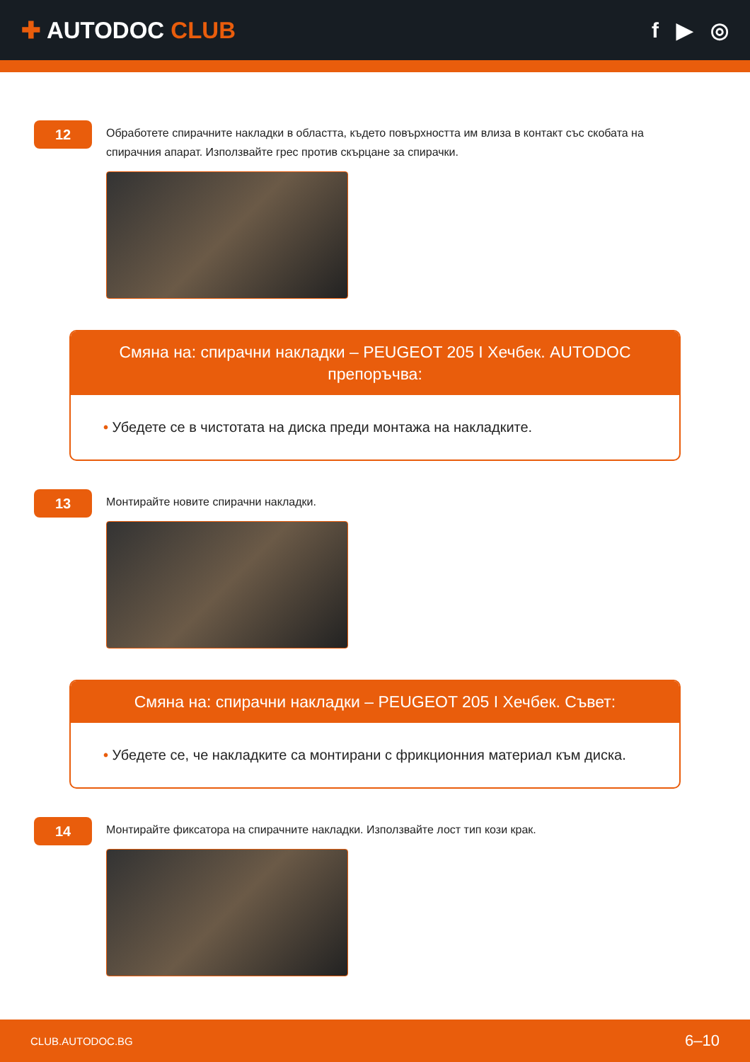✚ AUTODOC CLUB f ▶ ◎
12
Обработете спирачните накладки в областта, където повърхността им влиза в контакт със скобата на спирачния апарат. Използвайте грес против скърцане за спирачки.
Смяна на: спирачни накладки – PEUGEOT 205 I Хечбек. AUTODOC препоръчва:
• Убедете се в чистотата на диска преди монтажа на накладките.
13
Монтирайте новите спирачни накладки.
Смяна на: спирачни накладки – PEUGEOT 205 I Хечбек. Съвет:
• Убедете се, че накладките са монтирани с фрикционния материал към диска.
14
Монтирайте фиксатора на спирачните накладки. Използвайте лост тип кози крак.
CLUB.AUTODOC.BG 6–10